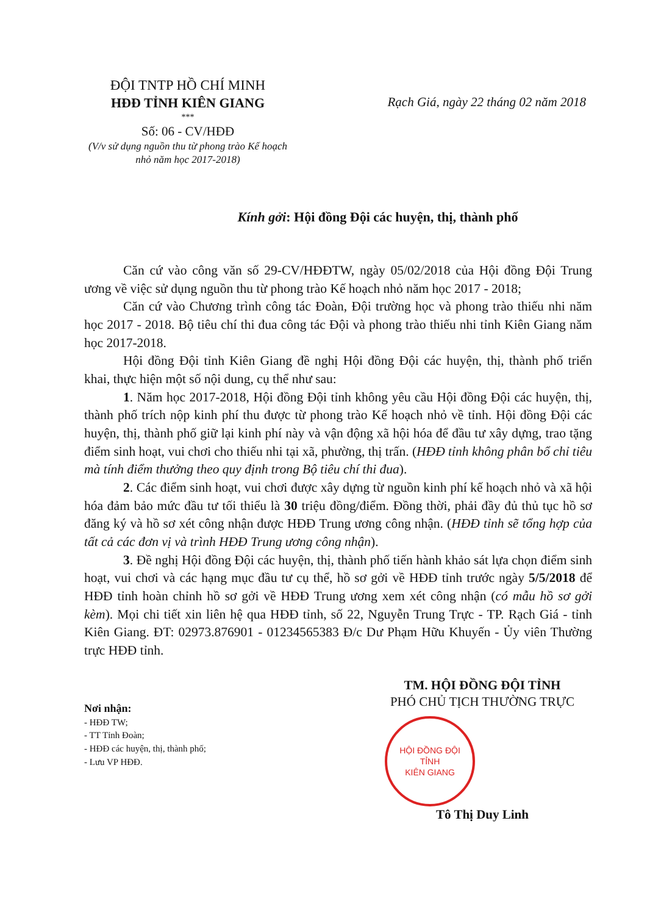ĐỘI TNTP HỒ CHÍ MINH
HĐĐ TỈNH KIÊN GIANG
***
Số: 06 - CV/HĐĐ
(V/v sử dụng nguồn thu từ phong trào Kế hoạch nhỏ năm học 2017-2018)
Rạch Giá, ngày 22 tháng 02 năm 2018
Kính gởi: Hội đồng Đội các huyện, thị, thành phố
Căn cứ vào công văn số 29-CV/HĐĐTW, ngày 05/02/2018 của Hội đồng Đội Trung ương về việc sử dụng nguồn thu từ phong trào Kế hoạch nhỏ năm học 2017 - 2018;
Căn cứ vào Chương trình công tác Đoàn, Đội trường học và phong trào thiếu nhi năm học 2017 - 2018. Bộ tiêu chí thi đua công tác Đội và phong trào thiếu nhi tỉnh Kiên Giang năm học 2017-2018.
Hội đồng Đội tỉnh Kiên Giang đề nghị Hội đồng Đội các huyện, thị, thành phố triển khai, thực hiện một số nội dung, cụ thể như sau:
1. Năm học 2017-2018, Hội đồng Đội tỉnh không yêu cầu Hội đồng Đội các huyện, thị, thành phố trích nộp kinh phí thu được từ phong trào Kế hoạch nhỏ về tỉnh. Hội đồng Đội các huyện, thị, thành phố giữ lại kinh phí này và vận động xã hội hóa để đầu tư xây dựng, trao tặng điểm sinh hoạt, vui chơi cho thiếu nhi tại xã, phường, thị trấn. (HĐĐ tỉnh không phân bổ chỉ tiêu mà tính điểm thưởng theo quy định trong Bộ tiêu chí thi đua).
2. Các điểm sinh hoạt, vui chơi được xây dựng từ nguồn kinh phí kế hoạch nhỏ và xã hội hóa đảm bảo mức đầu tư tối thiểu là 30 triệu đồng/điểm. Đồng thời, phải đầy đủ thủ tục hồ sơ đăng ký và hồ sơ xét công nhận được HĐĐ Trung ương công nhận. (HĐĐ tỉnh sẽ tổng hợp của tất cả các đơn vị và trình HĐĐ Trung ương công nhận).
3. Đề nghị Hội đồng Đội các huyện, thị, thành phố tiến hành khảo sát lựa chọn điểm sinh hoạt, vui chơi và các hạng mục đầu tư cụ thể, hồ sơ gởi về HĐĐ tỉnh trước ngày 5/5/2018 để HĐĐ tỉnh hoàn chỉnh hồ sơ gởi về HĐĐ Trung ương xem xét công nhận (có mẫu hồ sơ gởi kèm). Mọi chi tiết xin liên hệ qua HĐĐ tỉnh, số 22, Nguyễn Trung Trực - TP. Rạch Giá - tỉnh Kiên Giang. ĐT: 02973.876901 - 01234565383 Đ/c Dư Phạm Hữu Khuyến - Ủy viên Thường trực HĐĐ tỉnh.
Nơi nhận:
- HĐĐ TW;
- TT Tỉnh Đoàn;
- HĐĐ các huyện, thị, thành phố;
- Lưu VP HĐĐ.
TM. HỘI ĐỒNG ĐỘI TỈNH
PHÓ CHỦ TỊCH THƯỜNG TRỰC
HỘI ĐỒNG ĐỘI
TỈNH
KIÊN GIANG
Tô Thị Duy Linh